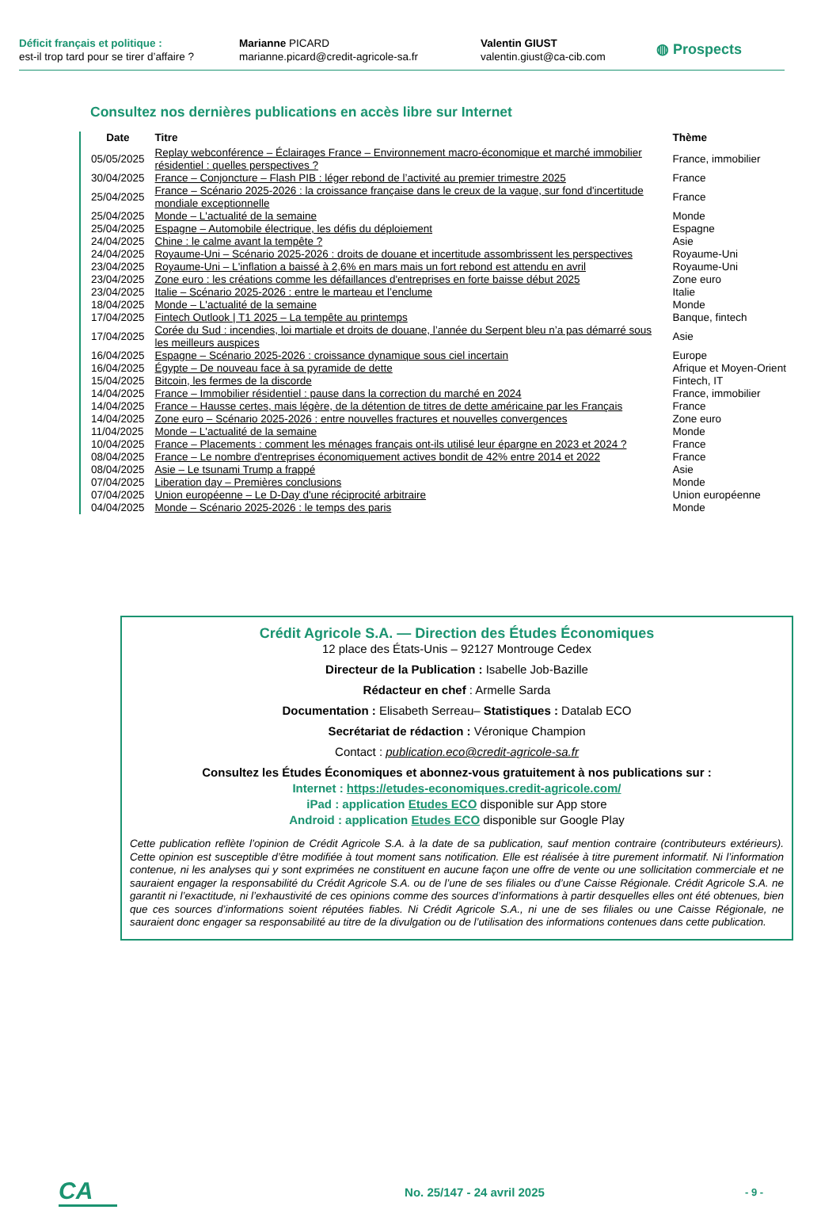Déficit français et politique :
est-il trop tard pour se tirer d’affaire ?
Marianne PICARD
marianne.picard@credit-agricole-sa.fr
Valentin GIUST
valentin.giust@ca-cib.com
◍ Prospects
Consultez nos dernières publications en accès libre sur Internet
| Date | Titre | Thème |
| --- | --- | --- |
| 05/05/2025 | Replay webconférence – Éclairages France – Environnement macro-économique et marché immobilier résidentiel : quelles perspectives ? | France, immobilier |
| 30/04/2025 | France – Conjoncture – Flash PIB : léger rebond de l’activité au premier trimestre 2025 | France |
| 25/04/2025 | France – Scénario 2025-2026 : la croissance française dans le creux de la vague, sur fond d'incertitude mondiale exceptionnelle | France |
| 25/04/2025 | Monde – L'actualité de la semaine | Monde |
| 25/04/2025 | Espagne – Automobile électrique, les défis du déploiement | Espagne |
| 24/04/2025 | Chine : le calme avant la tempête ? | Asie |
| 24/04/2025 | Royaume-Uni – Scénario 2025-2026 : droits de douane et incertitude assombrissent les perspectives | Royaume-Uni |
| 23/04/2025 | Royaume-Uni – L'inflation a baissé à 2,6% en mars mais un fort rebond est attendu en avril | Royaume-Uni |
| 23/04/2025 | Zone euro : les créations comme les défaillances d'entreprises en forte baisse début 2025 | Zone euro |
| 23/04/2025 | Italie – Scénario 2025-2026 : entre le marteau et l’enclume | Italie |
| 18/04/2025 | Monde – L'actualité de la semaine | Monde |
| 17/04/2025 | Fintech Outlook / T1 2025 – La tempête au printemps | Banque, fintech |
| 17/04/2025 | Corée du Sud : incendies, loi martiale et droits de douane, l’année du Serpent bleu n’a pas démarré sous les meilleurs auspices | Asie |
| 16/04/2025 | Espagne – Scénario 2025-2026 : croissance dynamique sous ciel incertain | Europe |
| 16/04/2025 | Égypte – De nouveau face à sa pyramide de dette | Afrique et Moyen-Orient |
| 15/04/2025 | Bitcoin, les fermes de la discorde | Fintech, IT |
| 14/04/2025 | France – Immobilier résidentiel : pause dans la correction du marché en 2024 | France, immobilier |
| 14/04/2025 | France – Hausse certes, mais légère, de la détention de titres de dette américaine par les Français | France |
| 14/04/2025 | Zone euro – Scénario 2025-2026 : entre nouvelles fractures et nouvelles convergences | Zone euro |
| 11/04/2025 | Monde – L'actualité de la semaine | Monde |
| 10/04/2025 | France – Placements : comment les ménages français ont-ils utilisé leur épargne en 2023 et 2024 ? | France |
| 08/04/2025 | France – Le nombre d'entreprises économiquement actives bondit de 42% entre 2014 et 2022 | France |
| 08/04/2025 | Asie – Le tsunami Trump a frappé | Asie |
| 07/04/2025 | Liberation day – Premières conclusions | Monde |
| 07/04/2025 | Union européenne – Le D-Day d'une réciprocité arbitraire | Union européenne |
| 04/04/2025 | Monde – Scénario 2025-2026 : le temps des paris | Monde |
Crédit Agricole S.A. — Direction des Études Économiques
12 place des États-Unis – 92127 Montrouge Cedex
Directeur de la Publication : Isabelle Job-Bazille
Rédacteur en chef : Armelle Sarda
Documentation : Elisabeth Serreau– Statistiques : Datalab ECO
Secrétariat de rédaction : Véronique Champion
Contact : publication.eco@credit-agricole-sa.fr
Consultez les Études Économiques et abonnez-vous gratuitement à nos publications sur :
Internet : https://etudes-economiques.credit-agricole.com/
iPad : application Etudes ECO disponible sur App store
Android : application Etudes ECO disponible sur Google Play
Cette publication reflète l’opinion de Crédit Agricole S.A. à la date de sa publication, sauf mention contraire (contributeurs extérieurs). Cette opinion est susceptible d’être modifiée à tout moment sans notification. Elle est réalisée à titre purement informatif. Ni l’information contenue, ni les analyses qui y sont exprimées ne constituent en aucune façon une offre de vente ou une sollicitation commerciale et ne sauraient engager la responsabilité du Crédit Agricole S.A. ou de l’une de ses filiales ou d’une Caisse Régionale. Crédit Agricole S.A. ne garantit ni l’exactitude, ni l’exhaustivité de ces opinions comme des sources d’informations à partir desquelles elles ont été obtenues, bien que ces sources d’informations soient réputées fiables. Ni Crédit Agricole S.A., ni une de ses filiales ou une Caisse Régionale, ne sauraient donc engager sa responsabilité au titre de la divulgation ou de l’utilisation des informations contenues dans cette publication.
CA
No. 25/147 - 24 avril 2025
- 9 -